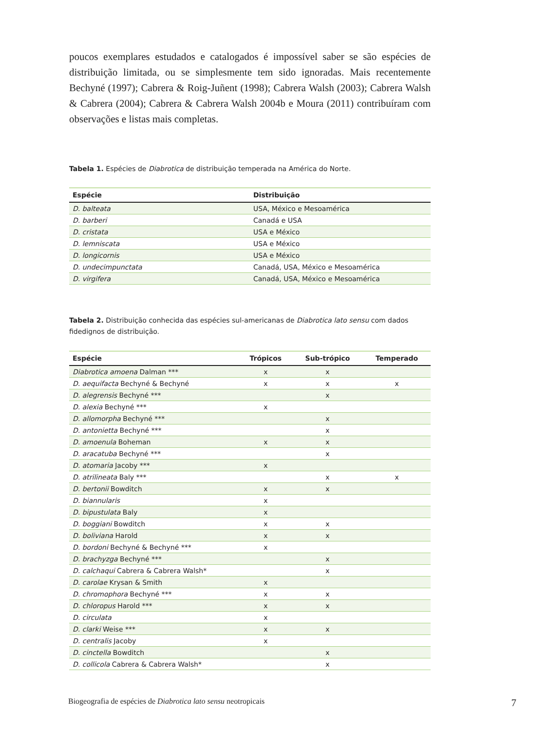poucos exemplares estudados e catalogados é impossível saber se são espécies de distribuição limitada, ou se simplesmente tem sido ignoradas. Mais recentemente Bechyné (1997); Cabrera & Roig-Juñent (1998); Cabrera Walsh (2003); Cabrera Walsh & Cabrera (2004); Cabrera & Cabrera Walsh 2004b e Moura (2011) contribuíram com observações e listas mais completas.
Tabela 1. Espécies de Diabrotica de distribuição temperada na América do Norte.
| Espécie | Distribuição |
| --- | --- |
| D. balteata | USA, México e Mesoamérica |
| D. barberi | Canadá e USA |
| D. cristata | USA e México |
| D. lemniscata | USA e México |
| D. longicornis | USA e México |
| D. undecimpunctata | Canadá, USA, México e Mesoamérica |
| D. virgifera | Canadá, USA, México e Mesoamérica |
Tabela 2. Distribuição conhecida das espécies sul-americanas de Diabrotica lato sensu com dados fidedignos de distribuição.
| Espécie | Trópicos | Sub-trópico | Temperado |
| --- | --- | --- | --- |
| Diabrotica amoena Dalman *** | x | x | |
| D. aequifacta Bechyné & Bechyné | x | x | x |
| D. alegrensis Bechyné *** | | x | |
| D. alexia Bechyné *** | x | | |
| D. allomorpha Bechyné *** | | x | |
| D. antonietta Bechyné *** | | x | |
| D. amoenula Boheman | x | x | |
| D. aracatuba Bechyné *** | | x | |
| D. atomaria Jacoby *** | x | | |
| D. atrilineata Baly *** | | x | x |
| D. bertonii Bowditch | x | x | |
| D. biannularis | x | | |
| D. bipustulata Baly | x | | |
| D. boggiani Bowditch | x | x | |
| D. boliviana Harold | x | x | |
| D. bordoni Bechyné & Bechyné *** | x | | |
| D. brachyzga Bechyné *** | | x | |
| D. calchaqui Cabrera & Cabrera Walsh* | | x | |
| D. carolae Krysan & Smith | x | | |
| D. chromophora Bechyné *** | x | x | |
| D. chloropus Harold *** | x | x | |
| D. circulata | x | | |
| D. clarki Weise *** | x | x | |
| D. centralis Jacoby | x | | |
| D. cinctella Bowditch | | x | |
| D. collicola Cabrera & Cabrera Walsh* | | x | |
Biogeografia de espécies de Diabrotica lato sensu neotropicais 7